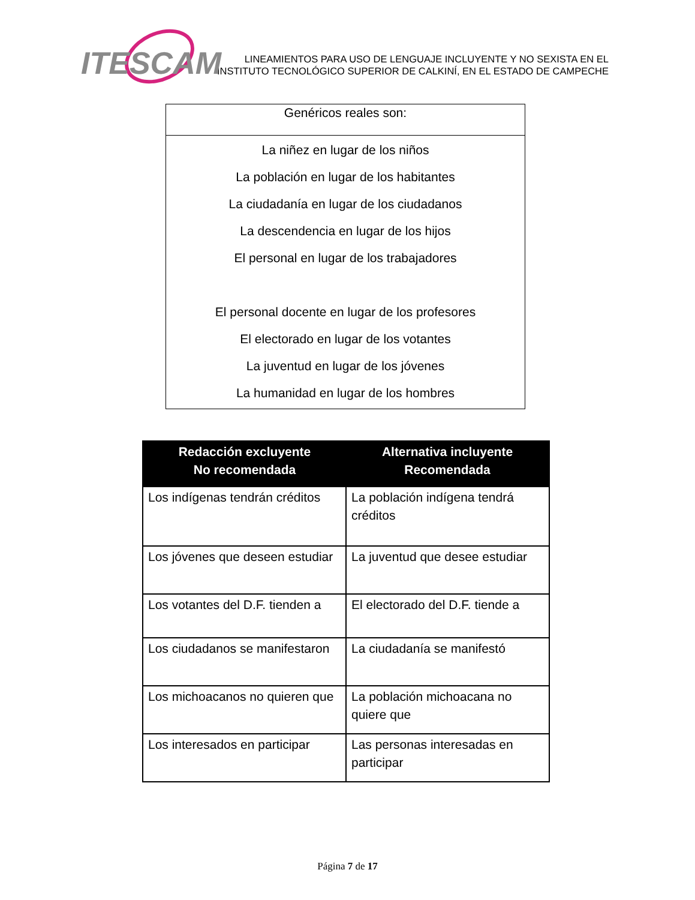ITESCAM
LINEAMIENTOS PARA USO DE LENGUAJE INCLUYENTE Y NO SEXISTA EN EL INSTITUTO TECNOLÓGICO SUPERIOR DE CALKINÍ, EN EL ESTADO DE CAMPECHE
| Genéricos reales son: |
| --- |
| La niñez en lugar de los niños La población en lugar de los habitantes La ciudadanía en lugar de los ciudadanos La descendencia en lugar de los hijos El personal en lugar de los trabajadores El personal docente en lugar de los profesores El electorado en lugar de los votantes La juventud en lugar de los jóvenes La humanidad en lugar de los hombres |
| Redacción excluyente No recomendada | Alternativa incluyente Recomendada |
| --- | --- |
| Los indígenas tendrán créditos | La población indígena tendrá créditos |
| Los jóvenes que deseen estudiar | La juventud que desee estudiar |
| Los votantes del D.F. tienden a | El electorado del D.F. tiende a |
| Los ciudadanos se manifestaron | La ciudadanía se manifestó |
| Los michoacanos no quieren que | La población michoacana no quiere que |
| Los interesados en participar | Las personas interesadas en participar |
Página 7 de 17